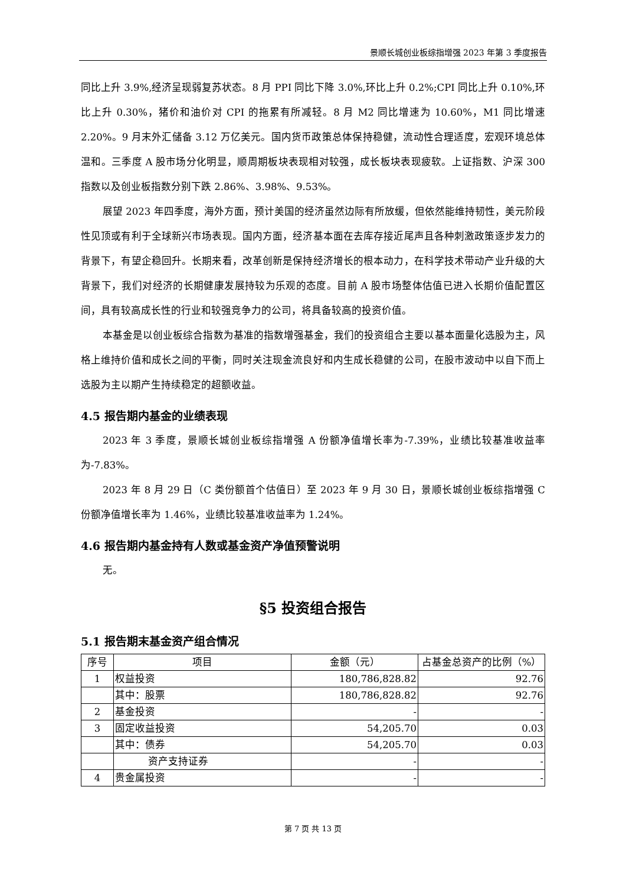景顺长城创业板综指增强 2023 年第 3 季度报告
同比上升 3.9%,经济呈现弱复苏状态。8 月 PPI 同比下降 3.0%,环比上升 0.2%;CPI 同比上升 0.10%,环比上升 0.30%，猪价和油价对 CPI 的拖累有所减轻。8 月 M2 同比增速为 10.60%，M1 同比增速 2.20%。9 月末外汇储备 3.12 万亿美元。国内货币政策总体保持稳健，流动性合理适度，宏观环境总体温和。三季度 A 股市场分化明显，顺周期板块表现相对较强，成长板块表现疲软。上证指数、沪深 300 指数以及创业板指数分别下跌 2.86%、3.98%、9.53%。
展望 2023 年四季度，海外方面，预计美国的经济虽然边际有所放缓，但依然能维持韧性，美元阶段性见顶或有利于全球新兴市场表现。国内方面，经济基本面在去库存接近尾声且各种刺激政策逐步发力的背景下，有望企稳回升。长期来看，改革创新是保持经济增长的根本动力，在科学技术带动产业升级的大背景下，我们对经济的长期健康发展持较为乐观的态度。目前 A 股市场整体估值已进入长期价值配置区间，具有较高成长性的行业和较强竞争力的公司，将具备较高的投资价值。
本基金是以创业板综合指数为基准的指数增强基金，我们的投资组合主要以基本面量化选股为主，风格上维持价值和成长之间的平衡，同时关注现金流良好和内生成长稳健的公司，在股市波动中以自下而上选股为主以期产生持续稳定的超额收益。
4.5 报告期内基金的业绩表现
2023 年 3 季度，景顺长城创业板综指增强 A 份额净值增长率为-7.39%，业绩比较基准收益率为-7.83%。
2023 年 8 月 29 日（C 类份额首个估值日）至 2023 年 9 月 30 日，景顺长城创业板综指增强 C 份额净值增长率为 1.46%，业绩比较基准收益率为 1.24%。
4.6 报告期内基金持有人数或基金资产净值预警说明
无。
§5 投资组合报告
5.1 报告期末基金资产组合情况
| 序号 | 项目 | 金额（元） | 占基金总资产的比例（%） |
| --- | --- | --- | --- |
| 1 | 权益投资 | 180,786,828.82 | 92.76 |
| | 其中：股票 | 180,786,828.82 | 92.76 |
| 2 | 基金投资 | - | - |
| 3 | 固定收益投资 | 54,205.70 | 0.03 |
| | 其中：债券 | 54,205.70 | 0.03 |
| | 资产支持证券 | - | - |
| 4 | 贵金属投资 | - | - |
第 7 页 共 13 页